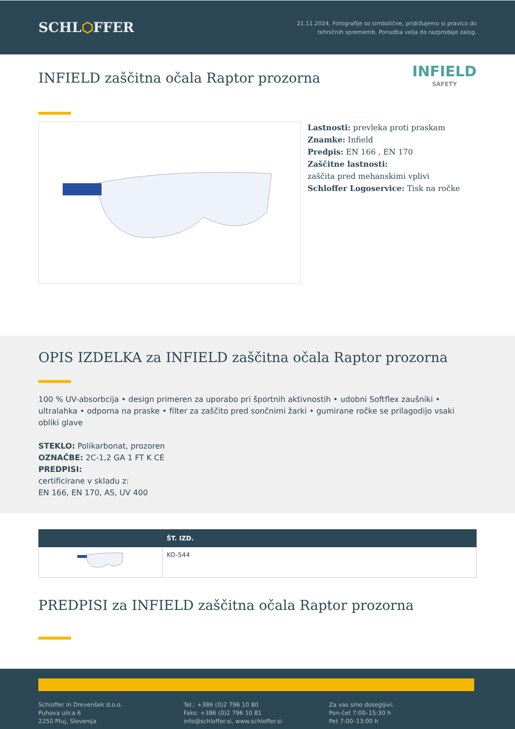SCHL⬡FFER
21.11.2024, Fotografije so simbolične, pridržujemo si pravico do
tehničnih sprememb. Ponudba velja do razprodaje zalog.
INFIELD zaščitna očala Raptor prozorna
INFIELD
SAFETY
Lastnosti: prevleka proti praskam
Znamke: Infield
Predpis: EN 166 , EN 170
Zaščitne lastnosti:
zaščita pred mehanskimi vplivi
Schloffer Logoservice: Tisk na ročke
OPIS IZDELKA za INFIELD zaščitna očala Raptor prozorna
100 % UV-absorbcija • design primeren za uporabo pri športnih aktivnostih • udobni Softflex zaušniki • ultralahka • odporna na praske • filter za zaščito pred sončnimi žarki • gumirane ročke se prilagodijo vsaki obliki glave
STEKLO: Polikarbonat, prozoren
OZNAČBE: 2C-1,2 GA 1 FT K CE
PREDPISI:
certificirane v skladu z:
EN 166, EN 170, AS, UV 400
| | ŠT. IZD. |
| --- | --- |
| | KO-544 |
PREDPISI za INFIELD zaščitna očala Raptor prozorna
Schloffer in Drevenšek d.o.o.
Puhova ulica 6
2250 Ptuj, Slovenija
Tel.: +386 (0)2 796 10 80
Faks: +386 (0)2 796 10 81
info@schloffer.si, www.schloffer.si
Za vas smo dosegljivi:
Pon-čet 7:00–15:30 h
Pet 7:00–13:00 h